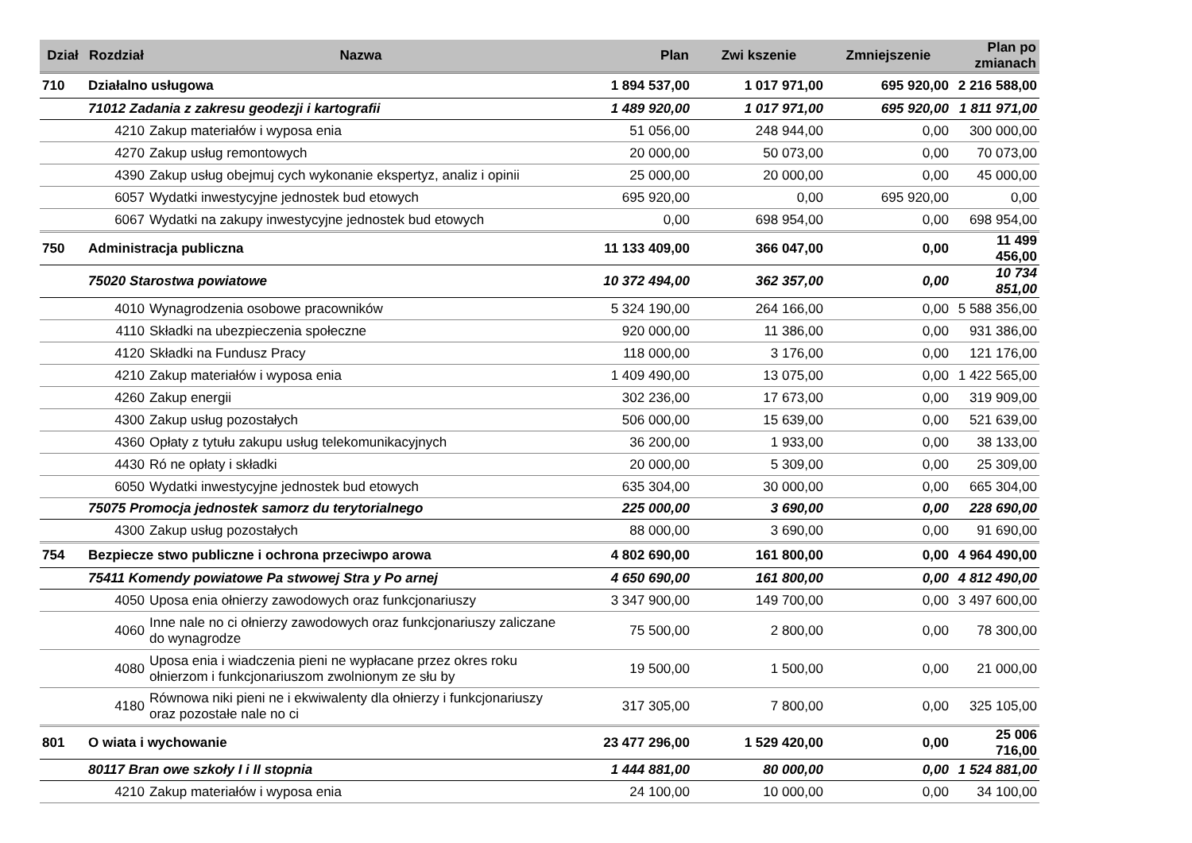| Dział | Rozdział | Nazwa | Plan | Zwi kszenie | Zmniejszenie | Plan po zmianach |
| --- | --- | --- | --- | --- | --- | --- |
| 710 | Działalno usługowa | | 1 894 537,00 | 1 017 971,00 | 695 920,00 | 2 216 588,00 |
| | 71012 Zadania z zakresu geodezji i kartografii | | 1 489 920,00 | 1 017 971,00 | 695 920,00 | 1 811 971,00 |
| | 4210 | Zakup materiałów i wyposa enia | 51 056,00 | 248 944,00 | 0,00 | 300 000,00 |
| | 4270 | Zakup usług remontowych | 20 000,00 | 50 073,00 | 0,00 | 70 073,00 |
| | 4390 | Zakup usług obejmuj cych wykonanie ekspertyz, analiz i opinii | 25 000,00 | 20 000,00 | 0,00 | 45 000,00 |
| | 6057 | Wydatki inwestycyjne jednostek bud etowych | 695 920,00 | 0,00 | 695 920,00 | 0,00 |
| | 6067 | Wydatki na zakupy inwestycyjne jednostek bud etowych | 0,00 | 698 954,00 | 0,00 | 698 954,00 |
| 750 | Administracja publiczna | | 11 133 409,00 | 366 047,00 | 0,00 | 11 499 456,00 |
| | 75020 Starostwa powiatowe | | 10 372 494,00 | 362 357,00 | 0,00 | 10 734 851,00 |
| | 4010 | Wynagrodzenia osobowe pracowników | 5 324 190,00 | 264 166,00 | 0,00 | 5 588 356,00 |
| | 4110 | Składki na ubezpieczenia społeczne | 920 000,00 | 11 386,00 | 0,00 | 931 386,00 |
| | 4120 | Składki na Fundusz Pracy | 118 000,00 | 3 176,00 | 0,00 | 121 176,00 |
| | 4210 | Zakup materiałów i wyposa enia | 1 409 490,00 | 13 075,00 | 0,00 | 1 422 565,00 |
| | 4260 | Zakup energii | 302 236,00 | 17 673,00 | 0,00 | 319 909,00 |
| | 4300 | Zakup usług pozostałych | 506 000,00 | 15 639,00 | 0,00 | 521 639,00 |
| | 4360 | Opłaty z tytułu zakupu usług telekomunikacyjnych | 36 200,00 | 1 933,00 | 0,00 | 38 133,00 |
| | 4430 | Ró ne opłaty i składki | 20 000,00 | 5 309,00 | 0,00 | 25 309,00 |
| | 6050 | Wydatki inwestycyjne jednostek bud etowych | 635 304,00 | 30 000,00 | 0,00 | 665 304,00 |
| | 75075 Promocja jednostek samorz du terytorialnego | | 225 000,00 | 3 690,00 | 0,00 | 228 690,00 |
| | 4300 | Zakup usług pozostałych | 88 000,00 | 3 690,00 | 0,00 | 91 690,00 |
| 754 | Bezpiecze stwo publiczne i ochrona przeciwpo arowa | | 4 802 690,00 | 161 800,00 | 0,00 | 4 964 490,00 |
| | 75411 Komendy powiatowe Pa stwowej Stra y Po arnej | | 4 650 690,00 | 161 800,00 | 0,00 | 4 812 490,00 |
| | 4050 | Uposa enia ołnierzy zawodowych oraz funkcjonariuszy | 3 347 900,00 | 149 700,00 | 0,00 | 3 497 600,00 |
| | 4060 | Inne nale no ci ołnierzy zawodowych oraz funkcjonariuszy zaliczane do wynagrodze | 75 500,00 | 2 800,00 | 0,00 | 78 300,00 |
| | 4080 | Uposa enia i wiadczenia pieni ne wypłacane przez okres roku ołnierzom i funkcjonariuszom zwolnionym ze słu by | 19 500,00 | 1 500,00 | 0,00 | 21 000,00 |
| | 4180 | Równowa niki pieni ne i ekwiwalenty dla ołnierzy i funkcjonariuszy oraz pozostałe nale no ci | 317 305,00 | 7 800,00 | 0,00 | 325 105,00 |
| 801 | O wiata i wychowanie | | 23 477 296,00 | 1 529 420,00 | 0,00 | 25 006 716,00 |
| | 80117 Bran owe szkoły I i II stopnia | | 1 444 881,00 | 80 000,00 | 0,00 | 1 524 881,00 |
| | 4210 | Zakup materiałów i wyposa enia | 24 100,00 | 10 000,00 | 0,00 | 34 100,00 |